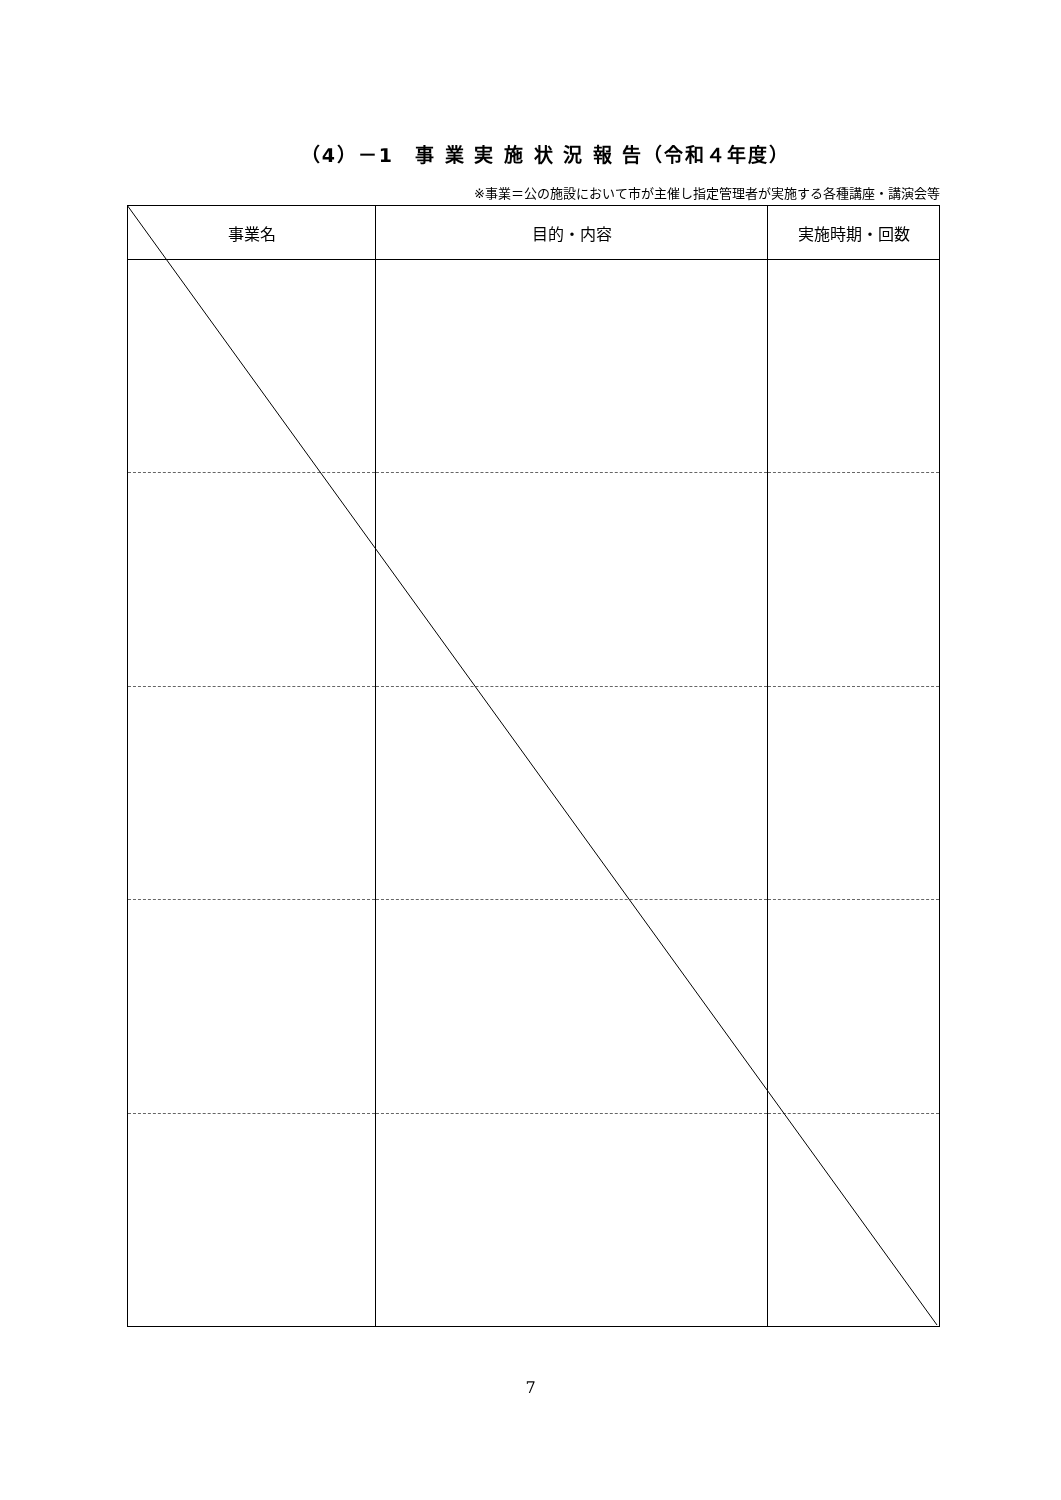（4）－1　事 業 実 施 状 況 報 告（令和４年度）
※事業＝公の施設において市が主催し指定管理者が実施する各種講座・講演会等
| 事業名 | 目的・内容 | 実施時期・回数 |
| --- | --- | --- |
7